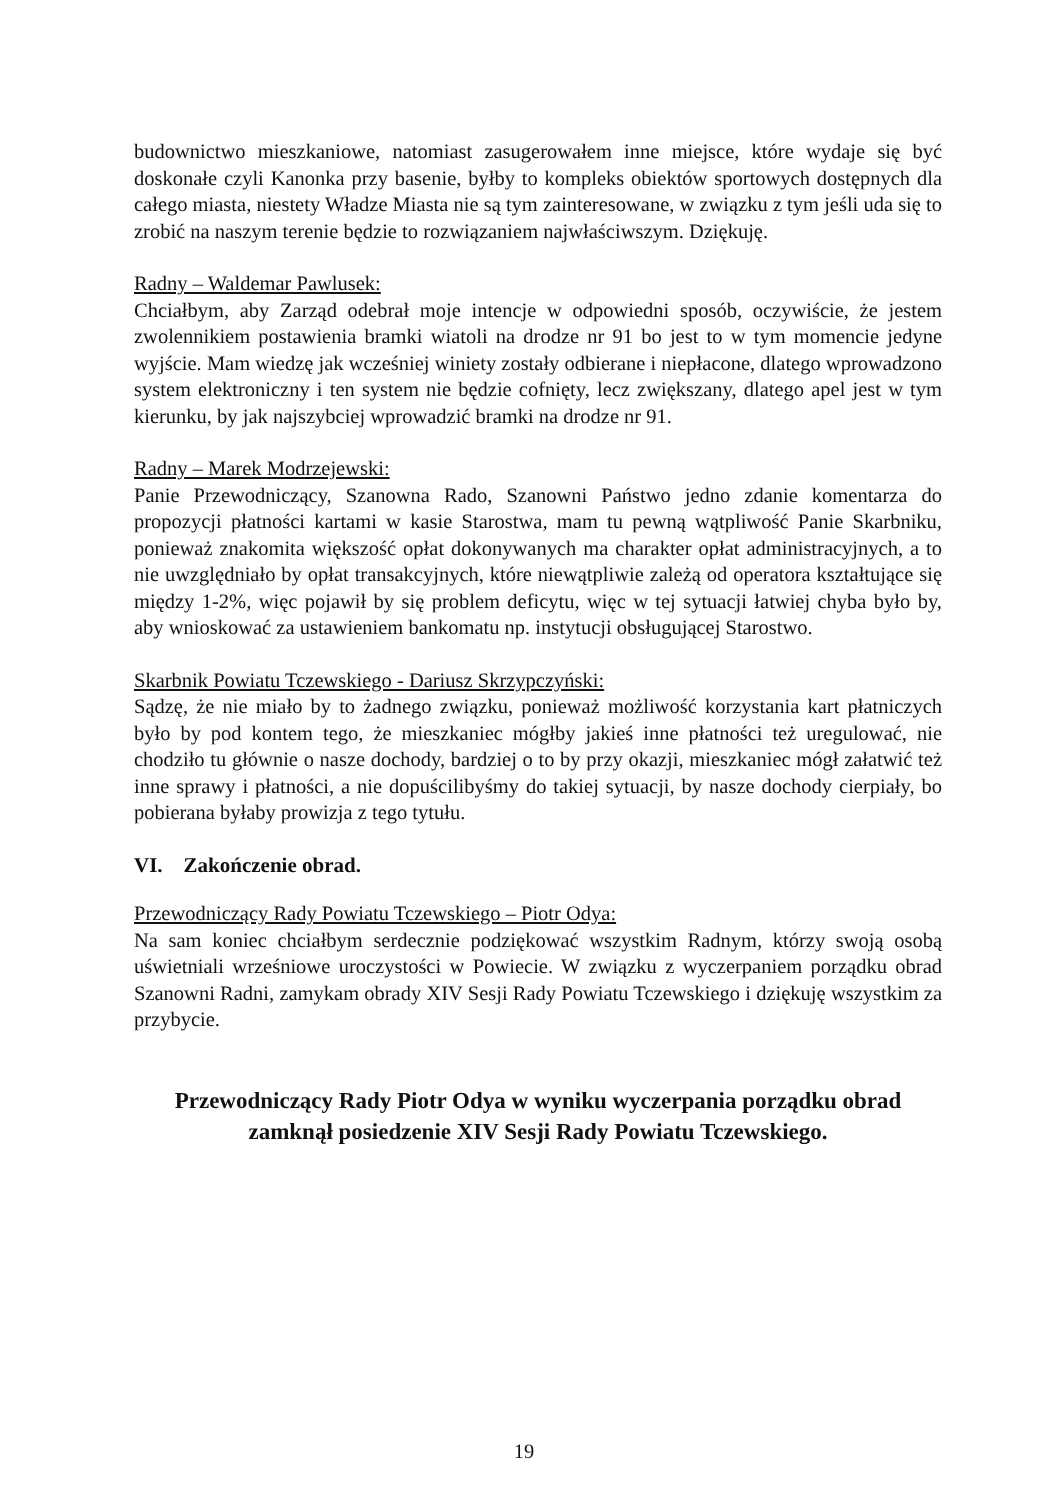budownictwo mieszkaniowe, natomiast zasugerowałem inne miejsce, które wydaje się być doskonałe czyli Kanonka przy basenie, byłby to kompleks obiektów sportowych dostępnych dla całego miasta, niestety Władze Miasta nie są tym zainteresowane, w związku z tym jeśli uda się to zrobić na naszym terenie będzie to rozwiązaniem najwłaściwszym. Dziękuję.
Radny – Waldemar Pawlusek:
Chciałbym, aby Zarząd odebrał moje intencje w odpowiedni sposób, oczywiście, że jestem zwolennikiem postawienia bramki wiatoli na drodze nr 91 bo jest to w tym momencie jedyne wyjście. Mam wiedzę jak wcześniej winiety zostały odbierane i niepłacone, dlatego wprowadzono system elektroniczny i ten system nie będzie cofnięty, lecz zwiększany, dlatego apel jest w tym kierunku, by jak najszybciej wprowadzić bramki na drodze nr 91.
Radny – Marek Modrzejewski:
Panie Przewodniczący, Szanowna Rado, Szanowni Państwo jedno zdanie komentarza do propozycji płatności kartami w kasie Starostwa, mam tu pewną wątpliwość Panie Skarbniku, ponieważ znakomita większość opłat dokonywanych ma charakter opłat administracyjnych, a to nie uwzględniało by opłat transakcyjnych, które niewątpliwie zależą od operatora kształtujące się między 1-2%, więc pojawił by się problem deficytu, więc w tej sytuacji łatwiej chyba było by, aby wnioskować za ustawieniem bankomatu np. instytucji obsługującej Starostwo.
Skarbnik Powiatu Tczewskiego - Dariusz Skrzypczyński:
Sądzę, że nie miało by to żadnego związku, ponieważ możliwość korzystania kart płatniczych było by pod kontem tego, że mieszkaniec mógłby jakieś inne płatności też uregulować, nie chodziło tu głównie o nasze dochody, bardziej o to by przy okazji, mieszkaniec mógł załatwić też inne sprawy i płatności, a nie dopuścilibyśmy do takiej sytuacji, by nasze dochody cierpiały, bo pobierana byłaby prowizja z tego tytułu.
VI. Zakończenie obrad.
Przewodniczący Rady Powiatu Tczewskiego – Piotr Odya:
Na sam koniec chciałbym serdecznie podziękować wszystkim Radnym, którzy swoją osobą uświetniali wrześniowe uroczystości w Powiecie. W związku z wyczerpaniem porządku obrad Szanowni Radni, zamykam obrady XIV Sesji Rady Powiatu Tczewskiego i dziękuję wszystkim za przybycie.
Przewodniczący Rady Piotr Odya w wyniku wyczerpania porządku obrad zamknął posiedzenie XIV Sesji Rady Powiatu Tczewskiego.
19